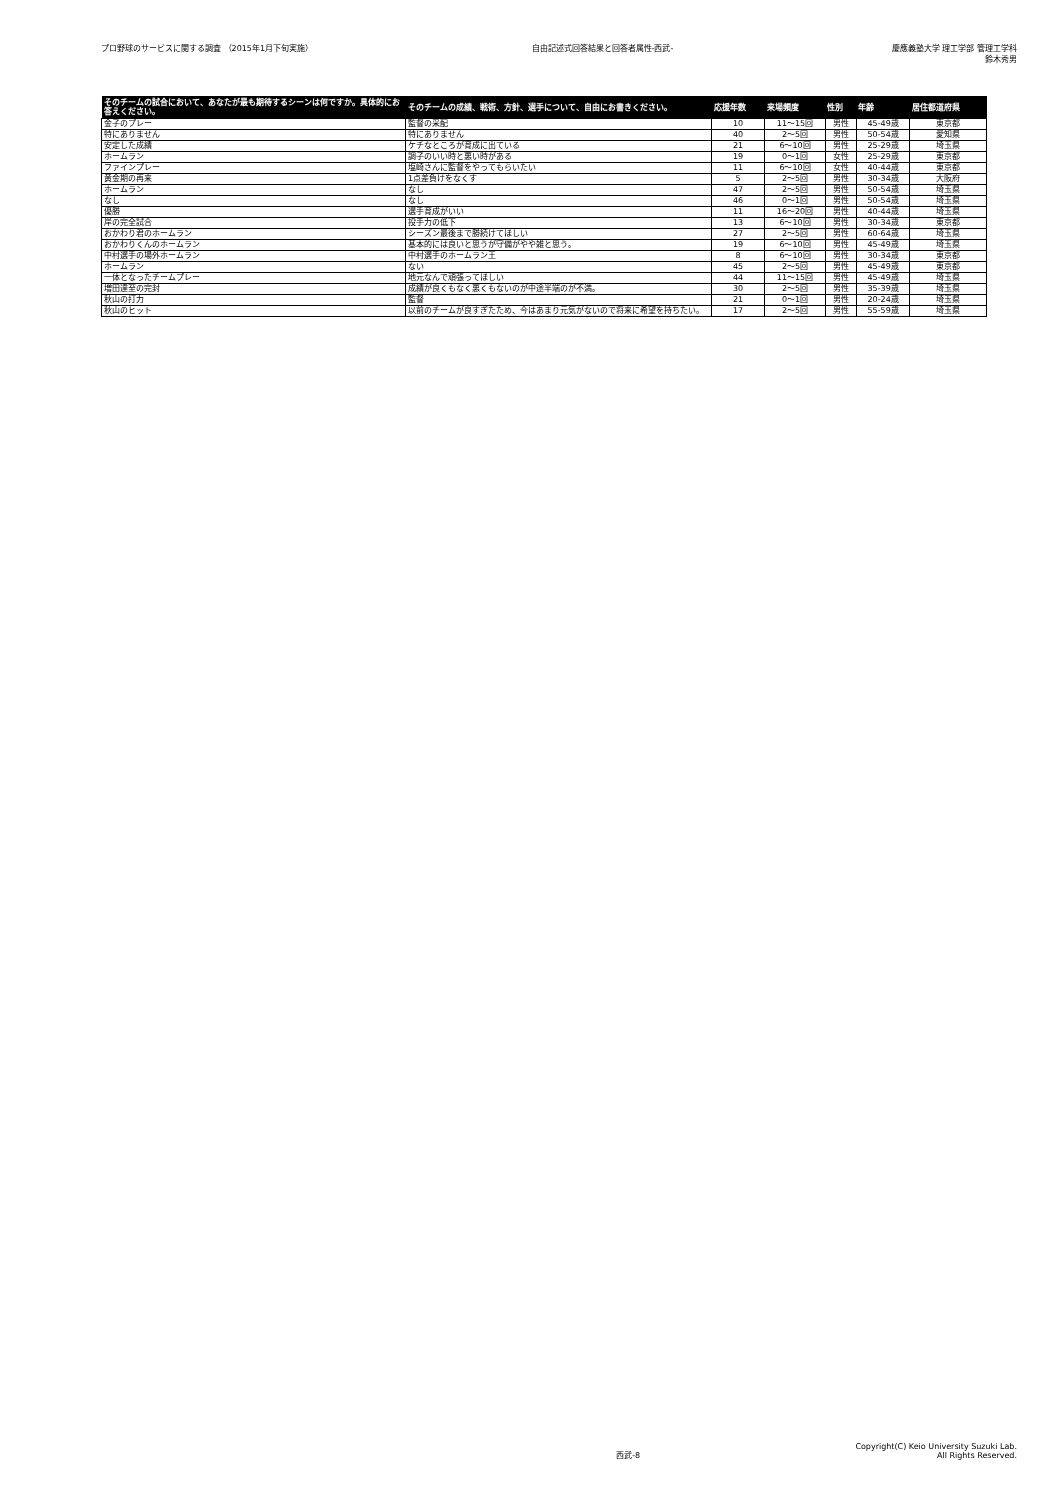プロ野球のサービスに関する調査 （2015年1月下旬実施）
自由記述式回答結果と回答者属性-西武-
慶應義塾大学 理工学部 管理工学科
鈴木秀男
| そのチームの試合において、あなたが最も期待するシーンは何ですか。具体的にお答えください。 | そのチームの成績、戦術、方針、選手について、自由にお書きください。 | 応援年数 | 来場頻度 | 性別 | 年齢 | 居住都道府県 |
| --- | --- | --- | --- | --- | --- | --- |
| 金子のプレー | 監督の采配 | 10 | 11～15回 | 男性 | 45-49歳 | 東京都 |
| 特にありません | 特にありません | 40 | 2～5回 | 男性 | 50-54歳 | 愛知県 |
| 安定した成績 | ケチなところが育成に出ている | 21 | 6～10回 | 男性 | 25-29歳 | 埼玉県 |
| ホームラン | 調子のいい時と悪い時がある | 19 | 0～1回 | 女性 | 25-29歳 | 東京都 |
| ファインプレー | 塩崎さんに監督をやってもらいたい | 11 | 6～10回 | 女性 | 40-44歳 | 東京都 |
| 黄金期の再来 | 1点差負けをなくす | 5 | 2～5回 | 男性 | 30-34歳 | 大阪府 |
| ホームラン | なし | 47 | 2～5回 | 男性 | 50-54歳 | 埼玉県 |
| なし | なし | 46 | 0～1回 | 男性 | 50-54歳 | 埼玉県 |
| 優勝 | 選手育成がいい | 11 | 16～20回 | 男性 | 40-44歳 | 埼玉県 |
| 岸の完全試合 | 投手力の低下 | 13 | 6～10回 | 男性 | 30-34歳 | 東京都 |
| おかわり君のホームラン | シーズン最後まで勝続けてほしい | 27 | 2～5回 | 男性 | 60-64歳 | 埼玉県 |
| おかわりくんのホームラン | 基本的には良いと思うが守備がやや雑と思う。 | 19 | 6～10回 | 男性 | 45-49歳 | 埼玉県 |
| 中村選手の場外ホームラン | 中村選手のホームラン王 | 8 | 6～10回 | 男性 | 30-34歳 | 東京都 |
| ホームラン | ない | 45 | 2～5回 | 男性 | 45-49歳 | 東京都 |
| 一体となったチームプレー | 地元なんで頑張ってほしい | 44 | 11～15回 | 男性 | 45-49歳 | 埼玉県 |
| 増田達至の完封 | 成績が良くもなく悪くもないのが中途半端のが不満。 | 30 | 2～5回 | 男性 | 35-39歳 | 埼玉県 |
| 秋山の打力 | 監督 | 21 | 0～1回 | 男性 | 20-24歳 | 埼玉県 |
| 秋山のヒット | 以前のチームが良すぎたため、今はあまり元気がないので将来に希望を持ちたい。 | 17 | 2～5回 | 男性 | 55-59歳 | 埼玉県 |
西武-8
Copyright(C) Keio University Suzuki Lab.
All Rights Reserved.